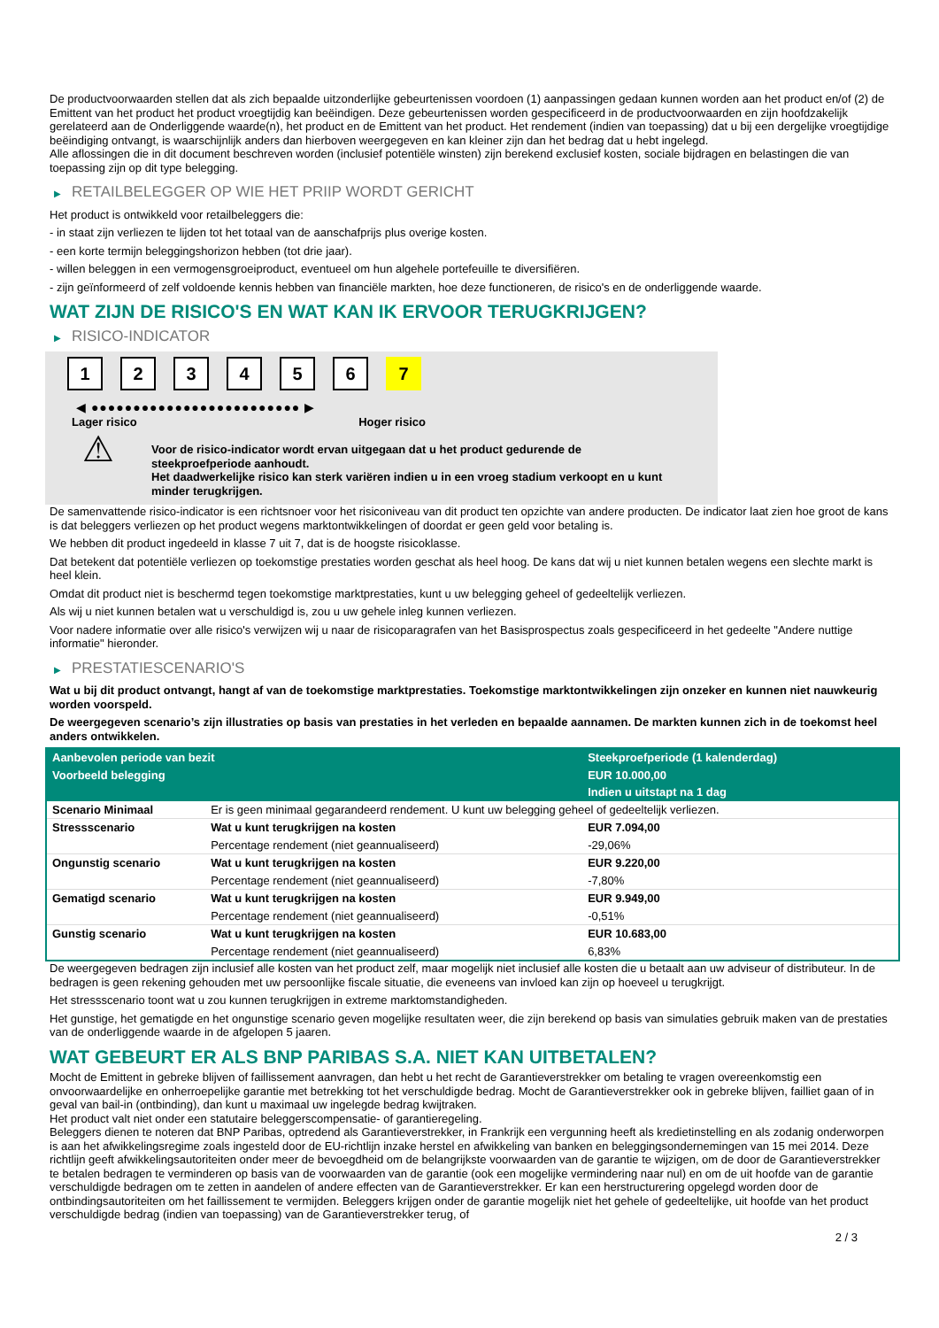De productvoorwaarden stellen dat als zich bepaalde uitzonderlijke gebeurtenissen voordoen (1) aanpassingen gedaan kunnen worden aan het product en/of (2) de Emittent van het product het product vroegtijdig kan beëindigen. Deze gebeurtenissen worden gespecificeerd in de productvoorwaarden en zijn hoofdzakelijk gerelateerd aan de Onderliggende waarde(n), het product en de Emittent van het product. Het rendement (indien van toepassing) dat u bij een dergelijke vroegtijdige beëindiging ontvangt, is waarschijnlijk anders dan hierboven weergegeven en kan kleiner zijn dan het bedrag dat u hebt ingelegd.
Alle aflossingen die in dit document beschreven worden (inclusief potentiële winsten) zijn berekend exclusief kosten, sociale bijdragen en belastingen die van toepassing zijn op dit type belegging.
▶ RETAILBELEGGER OP WIE HET PRIIP WORDT GERICHT
Het product is ontwikkeld voor retailbeleggers die:
- in staat zijn verliezen te lijden tot het totaal van de aanschafprijs plus overige kosten.
- een korte termijn beleggingshorizon hebben (tot drie jaar).
- willen beleggen in een vermogensgroeiproduct, eventueel om hun algehele portefeuille te diversifiëren.
- zijn geïnformeerd of zelf voldoende kennis hebben van financiële markten, hoe deze functioneren, de risico's en de onderliggende waarde.
WAT ZIJN DE RISICO'S EN WAT KAN IK ERVOOR TERUGKRIJGEN?
▶ RISICO-INDICATOR
1 2 3 4 5 6 7
◀ ●●●●●●●●●●●●●●●●●●●●●●●●● ▶
Lager risico Hoger risico
⚠
Voor de risico-indicator wordt ervan uitgegaan dat u het product gedurende de steekproefperiode aanhoudt.
Het daadwerkelijke risico kan sterk variëren indien u in een vroeg stadium verkoopt en u kunt minder terugkrijgen.
De samenvattende risico-indicator is een richtsnoer voor het risiconiveau van dit product ten opzichte van andere producten. De indicator laat zien hoe groot de kans is dat beleggers verliezen op het product wegens marktontwikkelingen of doordat er geen geld voor betaling is.
We hebben dit product ingedeeld in klasse 7 uit 7, dat is de hoogste risicoklasse.
Dat betekent dat potentiële verliezen op toekomstige prestaties worden geschat als heel hoog. De kans dat wij u niet kunnen betalen wegens een slechte markt is heel klein.
Omdat dit product niet is beschermd tegen toekomstige marktprestaties, kunt u uw belegging geheel of gedeeltelijk verliezen.
Als wij u niet kunnen betalen wat u verschuldigd is, zou u uw gehele inleg kunnen verliezen.
Voor nadere informatie over alle risico's verwijzen wij u naar de risicoparagrafen van het Basisprospectus zoals gespecificeerd in het gedeelte "Andere nuttige informatie" hieronder.
▶ PRESTATIESCENARIO'S
Wat u bij dit product ontvangt, hangt af van de toekomstige marktprestaties. Toekomstige marktontwikkelingen zijn onzeker en kunnen niet nauwkeurig worden voorspeld.
De weergegeven scenario’s zijn illustraties op basis van prestaties in het verleden en bepaalde aannamen. De markten kunnen zich in de toekomst heel anders ontwikkelen.
| Aanbevolen periode van bezit | | Steekproefperiode (1 kalenderdag) |
| --- | --- | --- |
| Voorbeeld belegging | | EUR 10.000,00 |
| | | Indien u uitstapt na 1 dag |
| Scenario Minimaal | Er is geen minimaal gegarandeerd rendement. U kunt uw belegging geheel of gedeeltelijk verliezen. | |
| Stressscenario | Wat u kunt terugkrijgen na kosten | EUR 7.094,00 |
| | Percentage rendement (niet geannualiseerd) | -29,06% |
| Ongunstig scenario | Wat u kunt terugkrijgen na kosten | EUR 9.220,00 |
| | Percentage rendement (niet geannualiseerd) | -7,80% |
| Gematigd scenario | Wat u kunt terugkrijgen na kosten | EUR 9.949,00 |
| | Percentage rendement (niet geannualiseerd) | -0,51% |
| Gunstig scenario | Wat u kunt terugkrijgen na kosten | EUR 10.683,00 |
| | Percentage rendement (niet geannualiseerd) | 6,83% |
De weergegeven bedragen zijn inclusief alle kosten van het product zelf, maar mogelijk niet inclusief alle kosten die u betaalt aan uw adviseur of distributeur. In de bedragen is geen rekening gehouden met uw persoonlijke fiscale situatie, die eveneens van invloed kan zijn op hoeveel u terugkrijgt.
Het stressscenario toont wat u zou kunnen terugkrijgen in extreme marktomstandigheden.
Het gunstige, het gematigde en het ongunstige scenario geven mogelijke resultaten weer, die zijn berekend op basis van simulaties gebruik maken van de prestaties van de onderliggende waarde in de afgelopen 5 jaaren.
WAT GEBEURT ER ALS BNP PARIBAS S.A. NIET KAN UITBETALEN?
Mocht de Emittent in gebreke blijven of faillissement aanvragen, dan hebt u het recht de Garantieverstrekker om betaling te vragen overeenkomstig een onvoorwaardelijke en onherroepelijke garantie met betrekking tot het verschuldigde bedrag. Mocht de Garantieverstrekker ook in gebreke blijven, failliet gaan of in geval van bail-in (ontbinding), dan kunt u maximaal uw ingelegde bedrag kwijtraken.
Het product valt niet onder een statutaire beleggerscompensatie- of garantieregeling.
Beleggers dienen te noteren dat BNP Paribas, optredend als Garantieverstrekker, in Frankrijk een vergunning heeft als kredietinstelling en als zodanig onderworpen is aan het afwikkelingsregime zoals ingesteld door de EU-richtlijn inzake herstel en afwikkeling van banken en beleggingsondernemingen van 15 mei 2014. Deze richtlijn geeft afwikkelingsautoriteiten onder meer de bevoegdheid om de belangrijkste voorwaarden van de garantie te wijzigen, om de door de Garantieverstrekker te betalen bedragen te verminderen op basis van de voorwaarden van de garantie (ook een mogelijke vermindering naar nul) en om de uit hoofde van de garantie verschuldigde bedragen om te zetten in aandelen of andere effecten van de Garantieverstrekker. Er kan een herstructurering opgelegd worden door de ontbindingsautoriteiten om het faillissement te vermijden. Beleggers krijgen onder de garantie mogelijk niet het gehele of gedeeltelijke, uit hoofde van het product verschuldigde bedrag (indien van toepassing) van de Garantieverstrekker terug, of
2 / 3